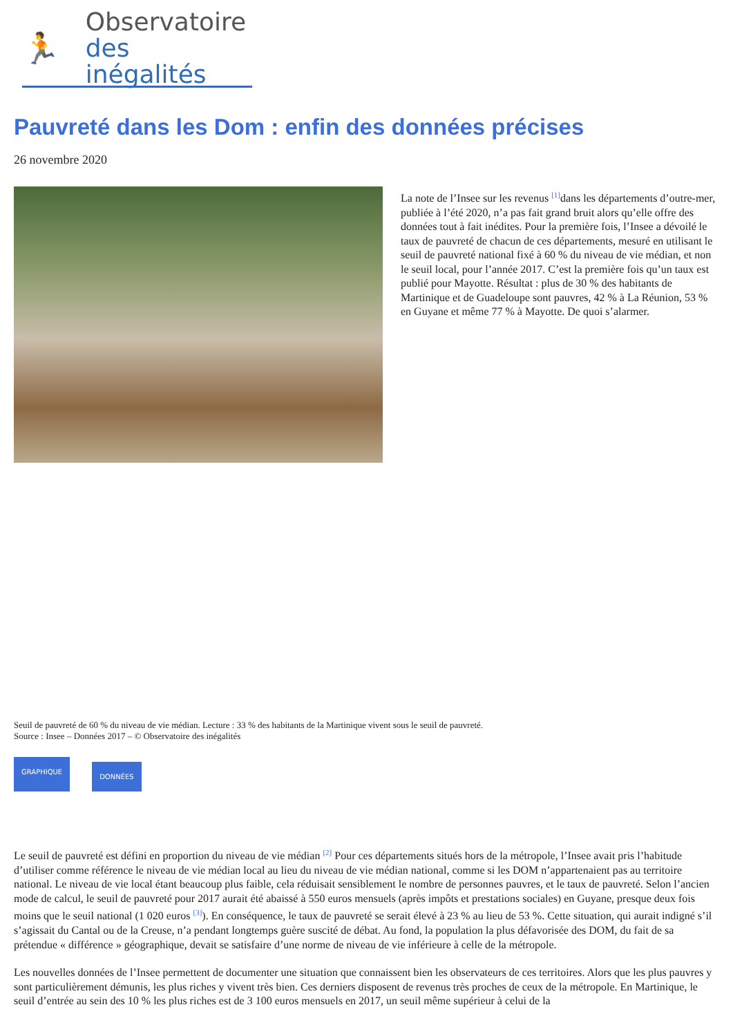🏃
Observatoire
des inégalités
Pauvreté dans les Dom : enfin des données précises
26 novembre 2020
La note de l’Insee sur les revenus <sup>[1]</sup>dans les départements d’outre-mer, publiée à l’été 2020, n’a pas fait grand bruit alors qu’elle offre des données tout à fait inédites. Pour la première fois, l’Insee a dévoilé le taux de pauvreté de chacun de ces départements, mesuré en utilisant le seuil de pauvreté national fixé à 60 % du niveau de vie médian, et non le seuil local, pour l’année 2017. C’est la première fois qu’un taux est publié pour Mayotte. Résultat : plus de 30 % des habitants de Martinique et de Guadeloupe sont pauvres, 42 % à La Réunion, 53 % en Guyane et même 77 % à Mayotte. De quoi s’alarmer.
Seuil de pauvreté de 60 % du niveau de vie médian. Lecture : 33 % des habitants de la Martinique vivent sous le seuil de pauvreté.
Source : Insee – Données 2017 – © Observatoire des inégalités
GRAPHIQUE DONNÉES
Le seuil de pauvreté est défini en proportion du niveau de vie médian <sup>[2]</sup> Pour ces départements situés hors de la métropole, l’Insee avait pris l’habitude d’utiliser comme référence le niveau de vie médian local au lieu du niveau de vie médian national, comme si les DOM n’appartenaient pas au territoire national. Le niveau de vie local étant beaucoup plus faible, cela réduisait sensiblement le nombre de personnes pauvres, et le taux de pauvreté. Selon l’ancien mode de calcul, le seuil de pauvreté pour 2017 aurait été abaissé à 550 euros mensuels (après impôts et prestations sociales) en Guyane, presque deux fois moins que le seuil national (1 020 euros <sup>[3]</sup>). En conséquence, le taux de pauvreté se serait élevé à 23 % au lieu de 53 %. Cette situation, qui aurait indigné s’il s’agissait du Cantal ou de la Creuse, n’a pendant longtemps guère suscité de débat. Au fond, la population la plus défavorisée des DOM, du fait de sa prétendue « différence » géographique, devait se satisfaire d’une norme de niveau de vie inférieure à celle de la métropole.
Les nouvelles données de l’Insee permettent de documenter une situation que connaissent bien les observateurs de ces territoires. Alors que les plus pauvres y sont particulièrement démunis, les plus riches y vivent très bien. Ces derniers disposent de revenus très proches de ceux de la métropole. En Martinique, le seuil d’entrée au sein des 10 % les plus riches est de 3 100 euros mensuels en 2017, un seuil même supérieur à celui de la